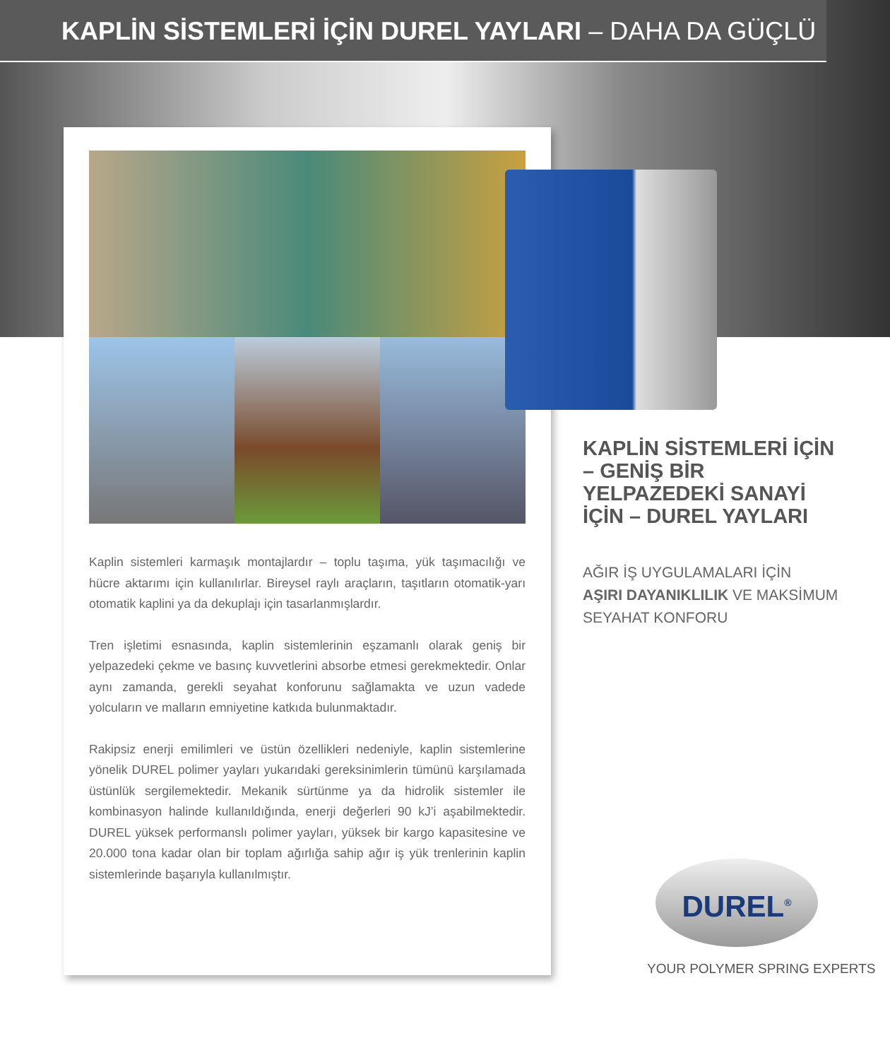KAPLİN SİSTEMLERİ İÇİN DUREL YAYLARI – DAHA DA GÜÇLÜ
Kaplin sistemleri karmaşık montajlardır – toplu taşıma, yük taşımacılığı ve hücre aktarımı için kullanılırlar. Bireysel raylı araçların, taşıtların otomatik-yarı otomatik kaplini ya da dekuplajı için tasarlanmışlardır.
Tren işletimi esnasında, kaplin sistemlerinin eşzamanlı olarak geniş bir yelpazedeki çekme ve basınç kuvvetlerini absorbe etmesi gerekmektedir. Onlar aynı zamanda, gerekli seyahat konforunu sağlamakta ve uzun vadede yolcuların ve malların emniyetine katkıda bulunmaktadır.
Rakipsiz enerji emilimleri ve üstün özellikleri nedeniyle, kaplin sistemlerine yönelik DUREL polimer yayları yukarıdaki gereksinimlerin tümünü karşılamada üstünlük sergilemektedir. Mekanik sürtünme ya da hidrolik sistemler ile kombinasyon halinde kullanıldığında, enerji değerleri 90 kJ’i aşabilmektedir. DUREL yüksek performanslı polimer yayları, yüksek bir kargo kapasitesine ve 20.000 tona kadar olan bir toplam ağırlığa sahip ağır iş yük trenlerinin kaplin sistemlerinde başarıyla kullanılmıştır.
KAPLİN SİSTEMLERİ İÇİN – GENİŞ BİR YELPAZEDEKİ SANAYİ İÇİN – DUREL YAYLARI
AĞIR İŞ UYGULAMALARI İÇİN
AŞIRI DAYANIKLILIK VE MAKSİMUM SEYAHAT KONFORU
DUREL<sup>®</sup>
YOUR POLYMER SPRING EXPERTS